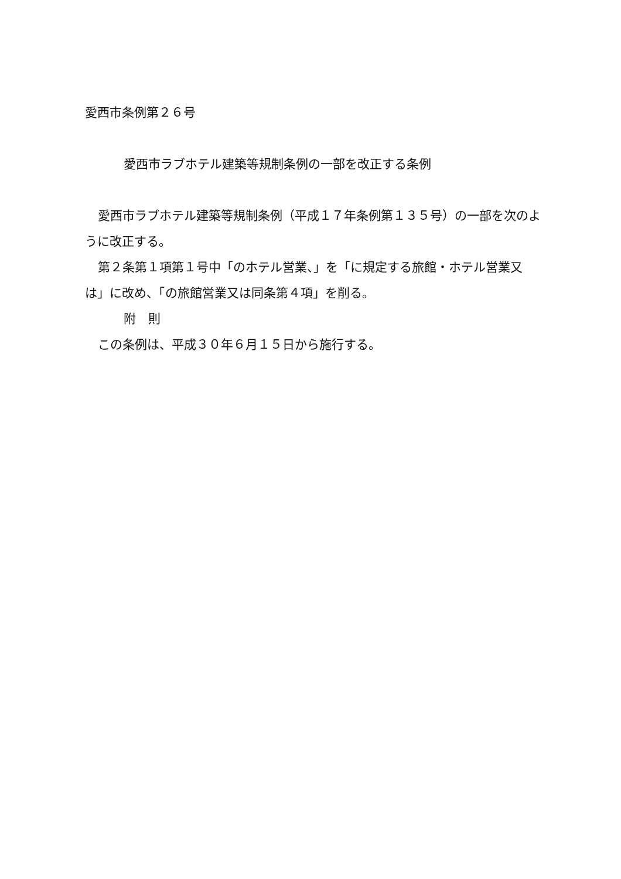愛西市条例第２６号
愛西市ラブホテル建築等規制条例の一部を改正する条例
愛西市ラブホテル建築等規制条例（平成１７年条例第１３５号）の一部を次のように改正する。
第２条第１項第１号中「のホテル営業、」を「に規定する旅館・ホテル営業又は」に改め、「の旅館営業又は同条第４項」を削る。
附　則
この条例は、平成３０年６月１５日から施行する。